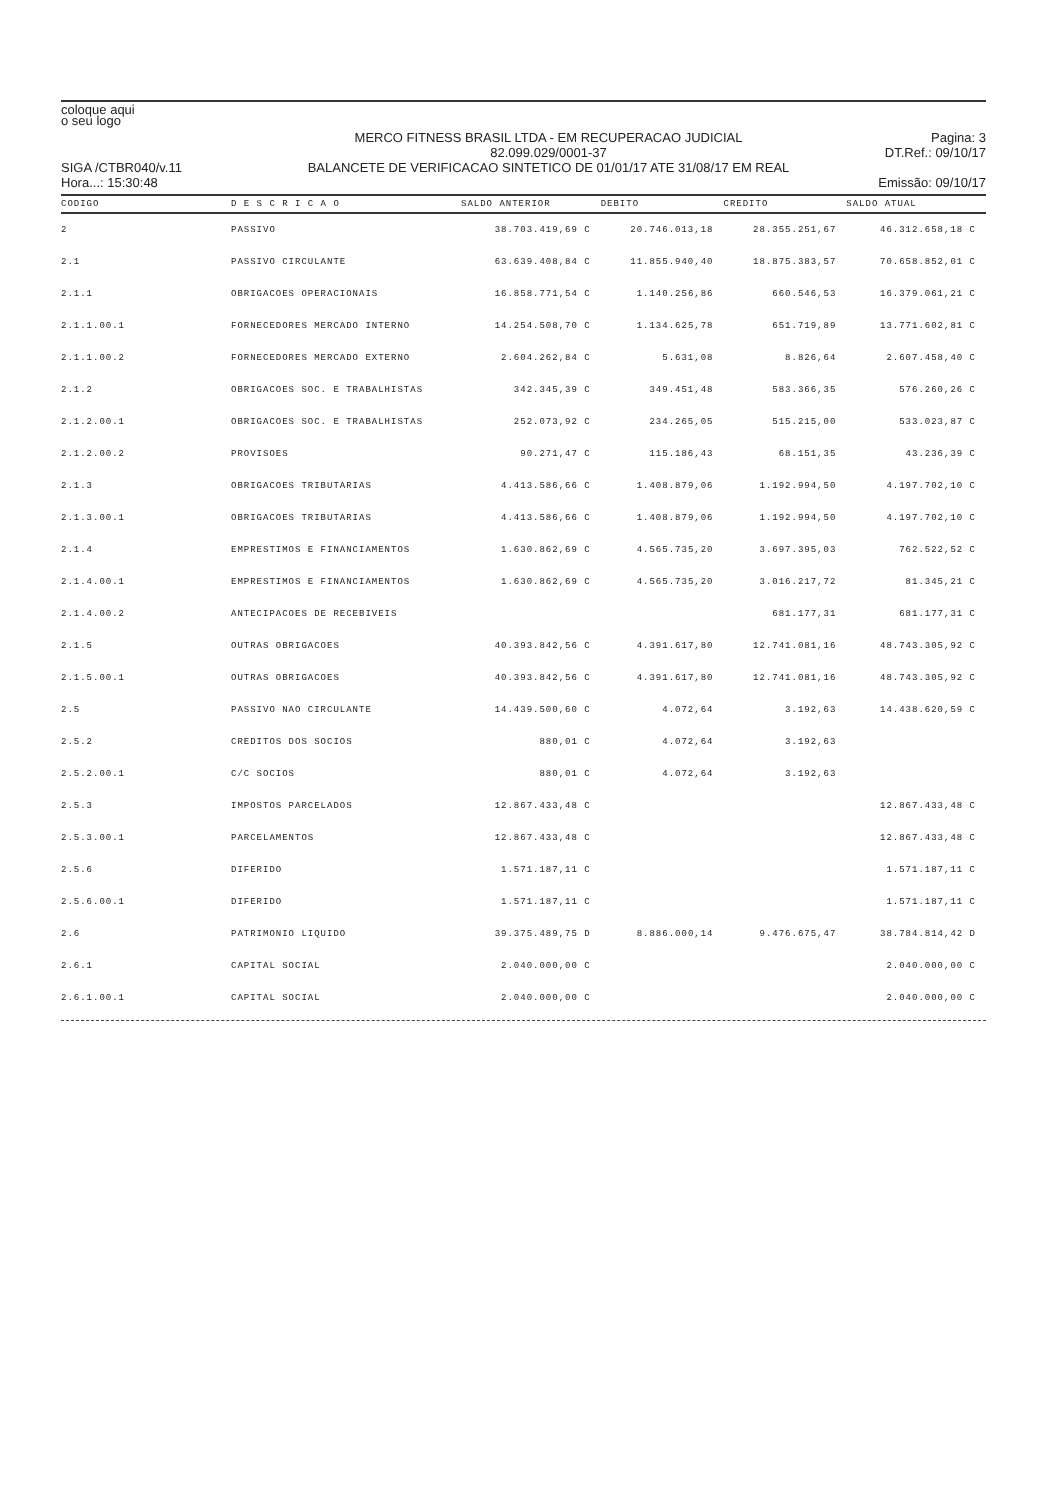coloque aqui
o seu logo
SIGA /CTBR040/v.11
Hora...: 15:30:48
MERCO FITNESS BRASIL LTDA - EM RECUPERACAO JUDICIAL
82.099.029/0001-37
BALANCETE DE VERIFICACAO SINTETICO DE 01/01/17 ATE 31/08/17 EM REAL
Pagina: 3
DT.Ref.: 09/10/17
Emissão: 09/10/17
| CODIGO | D E S C R I C A O | SALDO ANTERIOR | DEBITO | CREDITO | SALDO ATUAL |
| --- | --- | --- | --- | --- | --- |
| 2 | PASSIVO | 38.703.419,69 C | 20.746.013,18 | 28.355.251,67 | 46.312.658,18 C |
| 2.1 | PASSIVO CIRCULANTE | 63.639.408,84 C | 11.855.940,40 | 18.875.383,57 | 70.658.852,01 C |
| 2.1.1 | OBRIGACOES OPERACIONAIS | 16.858.771,54 C | 1.140.256,86 | 660.546,53 | 16.379.061,21 C |
| 2.1.1.00.1 | FORNECEDORES MERCADO INTERNO | 14.254.508,70 C | 1.134.625,78 | 651.719,89 | 13.771.602,81 C |
| 2.1.1.00.2 | FORNECEDORES MERCADO EXTERNO | 2.604.262,84 C | 5.631,08 | 8.826,64 | 2.607.458,40 C |
| 2.1.2 | OBRIGACOES SOC. E TRABALHISTAS | 342.345,39 C | 349.451,48 | 583.366,35 | 576.260,26 C |
| 2.1.2.00.1 | OBRIGACOES SOC. E TRABALHISTAS | 252.073,92 C | 234.265,05 | 515.215,00 | 533.023,87 C |
| 2.1.2.00.2 | PROVISOES | 90.271,47 C | 115.186,43 | 68.151,35 | 43.236,39 C |
| 2.1.3 | OBRIGACOES TRIBUTARIAS | 4.413.586,66 C | 1.408.879,06 | 1.192.994,50 | 4.197.702,10 C |
| 2.1.3.00.1 | OBRIGACOES TRIBUTARIAS | 4.413.586,66 C | 1.408.879,06 | 1.192.994,50 | 4.197.702,10 C |
| 2.1.4 | EMPRESTIMOS E FINANCIAMENTOS | 1.630.862,69 C | 4.565.735,20 | 3.697.395,03 | 762.522,52 C |
| 2.1.4.00.1 | EMPRESTIMOS E FINANCIAMENTOS | 1.630.862,69 C | 4.565.735,20 | 3.016.217,72 | 81.345,21 C |
| 2.1.4.00.2 | ANTECIPACOES DE RECEBIVEIS | | | 681.177,31 | 681.177,31 C |
| 2.1.5 | OUTRAS OBRIGACOES | 40.393.842,56 C | 4.391.617,80 | 12.741.081,16 | 48.743.305,92 C |
| 2.1.5.00.1 | OUTRAS OBRIGACOES | 40.393.842,56 C | 4.391.617,80 | 12.741.081,16 | 48.743.305,92 C |
| 2.5 | PASSIVO NAO CIRCULANTE | 14.439.500,60 C | 4.072,64 | 3.192,63 | 14.438.620,59 C |
| 2.5.2 | CREDITOS DOS SOCIOS | 880,01 C | 4.072,64 | 3.192,63 | |
| 2.5.2.00.1 | C/C SOCIOS | 880,01 C | 4.072,64 | 3.192,63 | |
| 2.5.3 | IMPOSTOS PARCELADOS | 12.867.433,48 C | | | 12.867.433,48 C |
| 2.5.3.00.1 | PARCELAMENTOS | 12.867.433,48 C | | | 12.867.433,48 C |
| 2.5.6 | DIFERIDO | 1.571.187,11 C | | | 1.571.187,11 C |
| 2.5.6.00.1 | DIFERIDO | 1.571.187,11 C | | | 1.571.187,11 C |
| 2.6 | PATRIMONIO LIQUIDO | 39.375.489,75 D | 8.886.000,14 | 9.476.675,47 | 38.784.814,42 D |
| 2.6.1 | CAPITAL SOCIAL | 2.040.000,00 C | | | 2.040.000,00 C |
| 2.6.1.00.1 | CAPITAL SOCIAL | 2.040.000,00 C | | | 2.040.000,00 C |